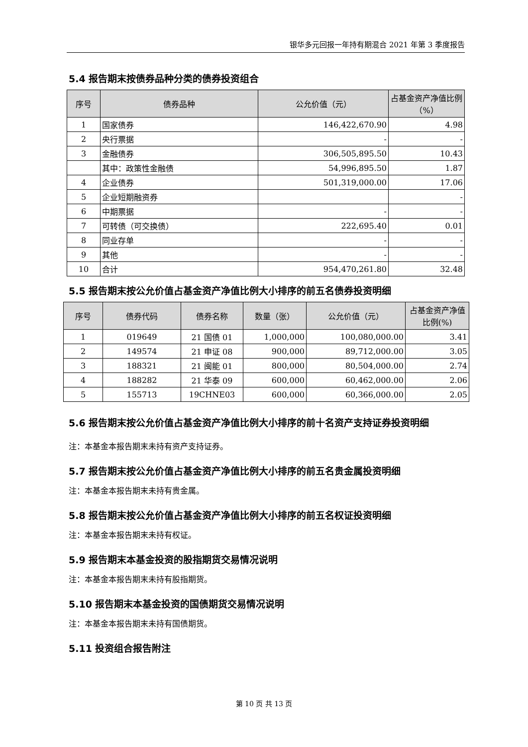银华多元回报一年持有期混合 2021 年第 3 季度报告
5.4 报告期末按债券品种分类的债券投资组合
| 序号 | 债券品种 | 公允价值（元） | 占基金资产净值比例（%） |
| --- | --- | --- | --- |
| 1 | 国家债券 | 146,422,670.90 | 4.98 |
| 2 | 央行票据 | - | - |
| 3 | 金融债券 | 306,505,895.50 | 10.43 |
| | 其中：政策性金融债 | 54,996,895.50 | 1.87 |
| 4 | 企业债券 | 501,319,000.00 | 17.06 |
| 5 | 企业短期融资券 | | - |
| 6 | 中期票据 | - | - |
| 7 | 可转债（可交换债） | 222,695.40 | 0.01 |
| 8 | 同业存单 | - | - |
| 9 | 其他 | - | - |
| 10 | 合计 | 954,470,261.80 | 32.48 |
5.5 报告期末按公允价值占基金资产净值比例大小排序的前五名债券投资明细
| 序号 | 债券代码 | 债券名称 | 数量（张） | 公允价值（元） | 占基金资产净值比例(%) |
| --- | --- | --- | --- | --- | --- |
| 1 | 019649 | 21 国债 01 | 1,000,000 | 100,080,000.00 | 3.41 |
| 2 | 149574 | 21 申证 08 | 900,000 | 89,712,000.00 | 3.05 |
| 3 | 188321 | 21 闽能 01 | 800,000 | 80,504,000.00 | 2.74 |
| 4 | 188282 | 21 华泰 09 | 600,000 | 60,462,000.00 | 2.06 |
| 5 | 155713 | 19CHNE03 | 600,000 | 60,366,000.00 | 2.05 |
5.6 报告期末按公允价值占基金资产净值比例大小排序的前十名资产支持证券投资明细
注：本基金本报告期末未持有资产支持证券。
5.7 报告期末按公允价值占基金资产净值比例大小排序的前五名贵金属投资明细
注：本基金本报告期末未持有贵金属。
5.8 报告期末按公允价值占基金资产净值比例大小排序的前五名权证投资明细
注：本基金本报告期末未持有权证。
5.9 报告期末本基金投资的股指期货交易情况说明
注：本基金本报告期末未持有股指期货。
5.10 报告期末本基金投资的国债期货交易情况说明
注：本基金本报告期末未持有国债期货。
5.11 投资组合报告附注
第 10 页 共 13 页